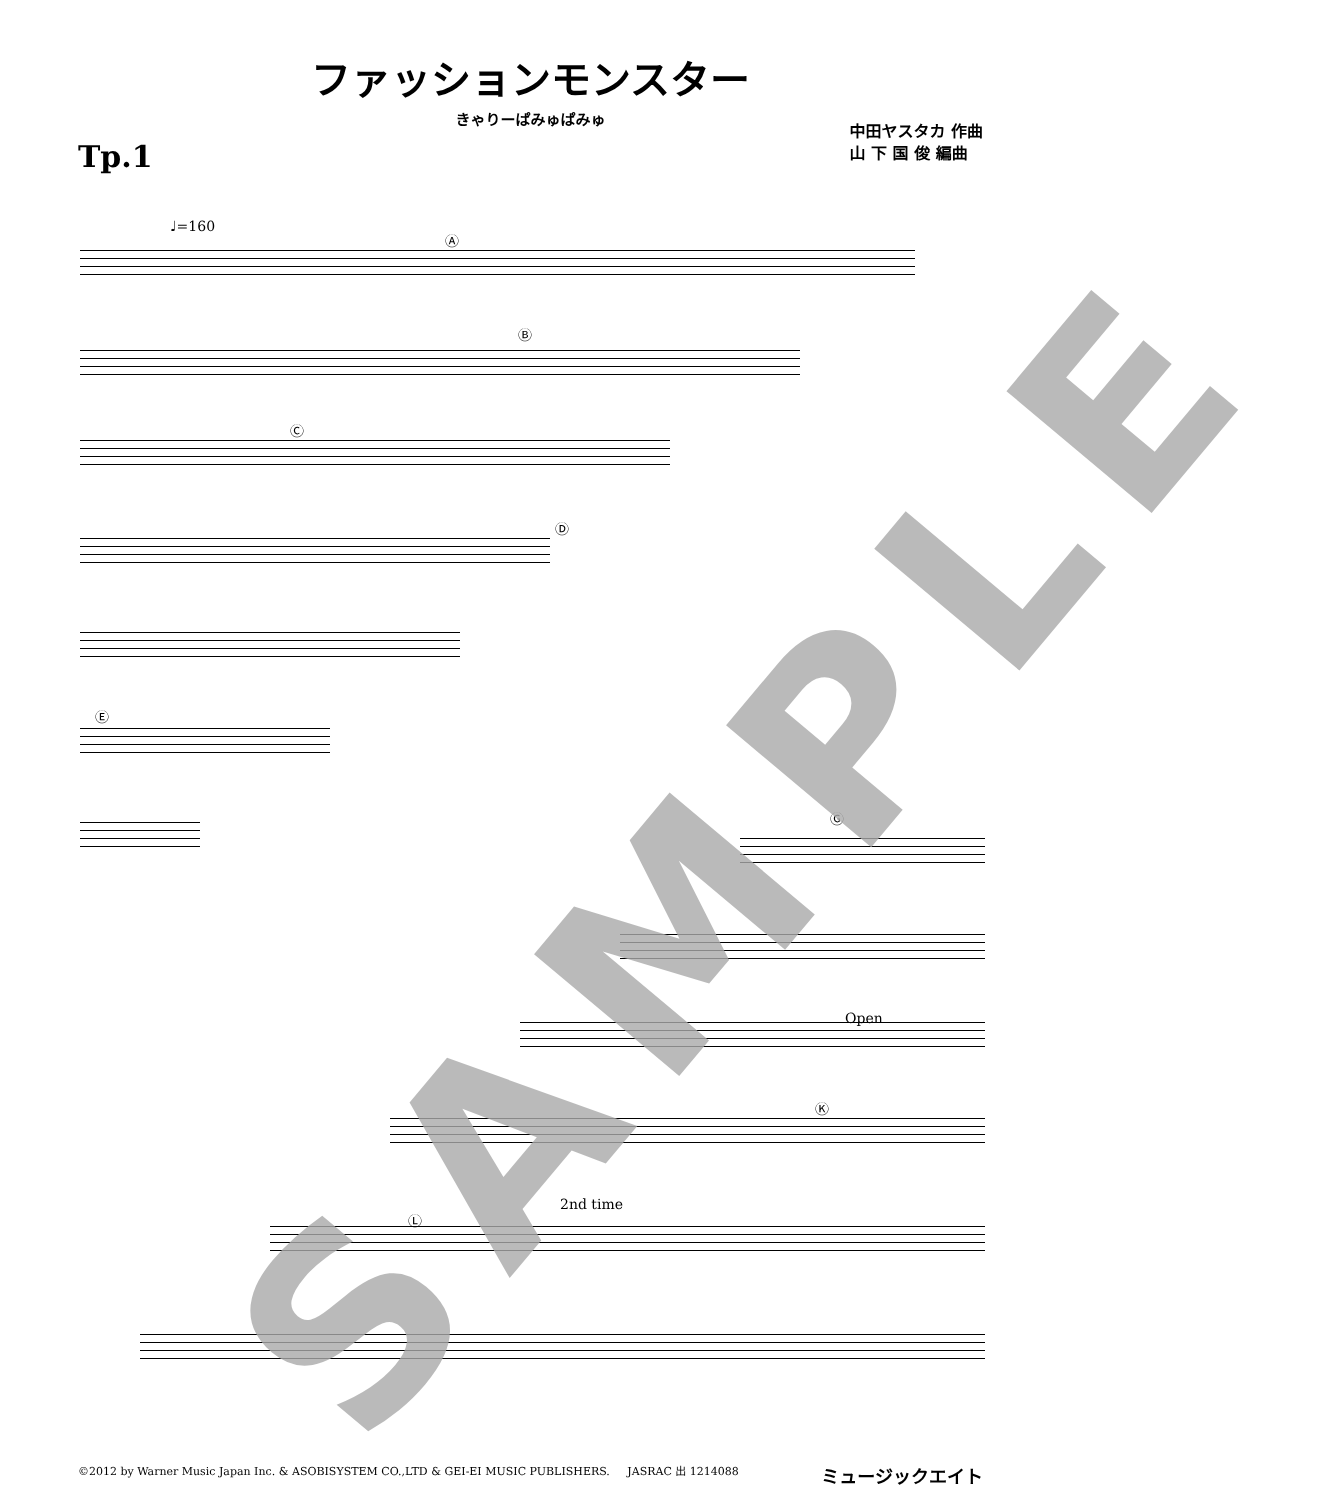ファッションモンスター
きゃりーぱみゅぱみゅ
Tp.1
中田ヤスタカ 作曲
山 下 国 俊 編曲
♩=160
Ⓐ
Ⓑ
Ⓒ
Ⓓ
Ⓔ
Ⓖ
Open
Ⓚ
Ⓛ
2nd time
SAMPLE
©2012 by Warner Music Japan Inc. & ASOBISYSTEM CO.,LTD & GEI-EI MUSIC PUBLISHERS. JASRAC 出 1214088 ミュージックエイト